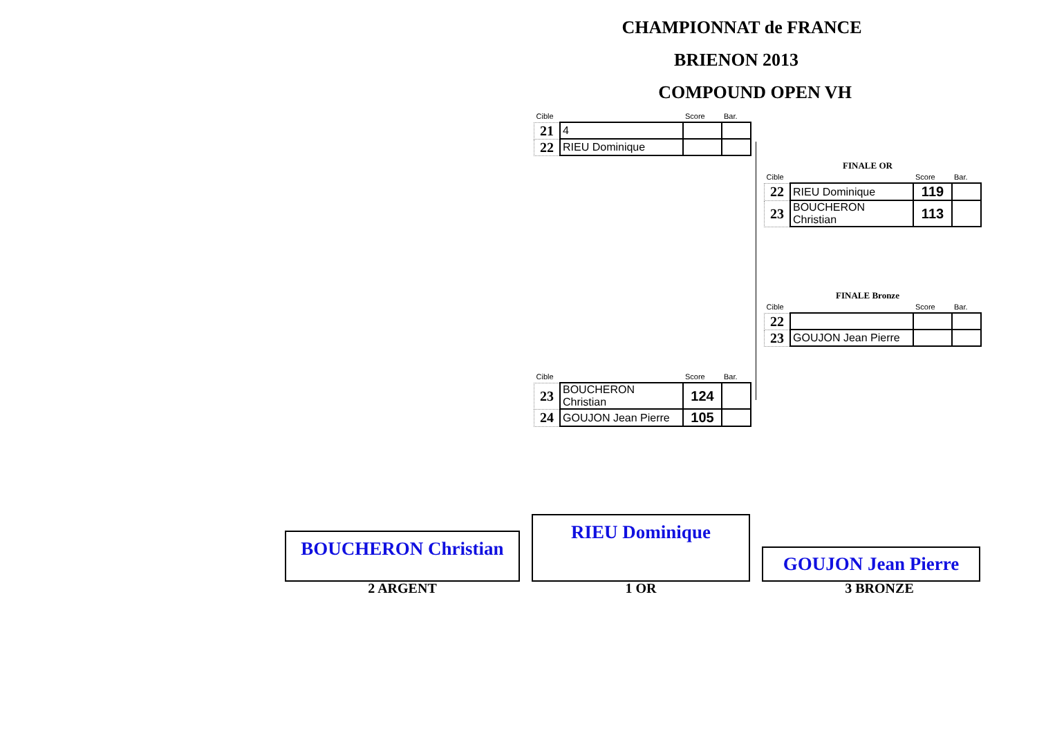CHAMPIONNAT de FRANCE
BRIENON 2013
COMPOUND OPEN VH
| Cible | | Score | Bar. |
| 21 | 4 | | |
| 22 | RIEU Dominique | | |
FINALE OR
| Cible | | Score | Bar. |
| 22 | RIEU Dominique | 119 | |
| 23 | BOUCHERON Christian | 113 | |
FINALE Bronze
| Cible | | Score | Bar. |
| 22 | | | |
| 23 | GOUJON Jean Pierre | | |
| Cible | | Score | Bar. |
| 23 | BOUCHERON Christian | 124 | |
| 24 | GOUJON Jean Pierre | 105 | |
BOUCHERON Christian
RIEU Dominique
GOUJON Jean Pierre
2 ARGENT 1 OR 3 BRONZE